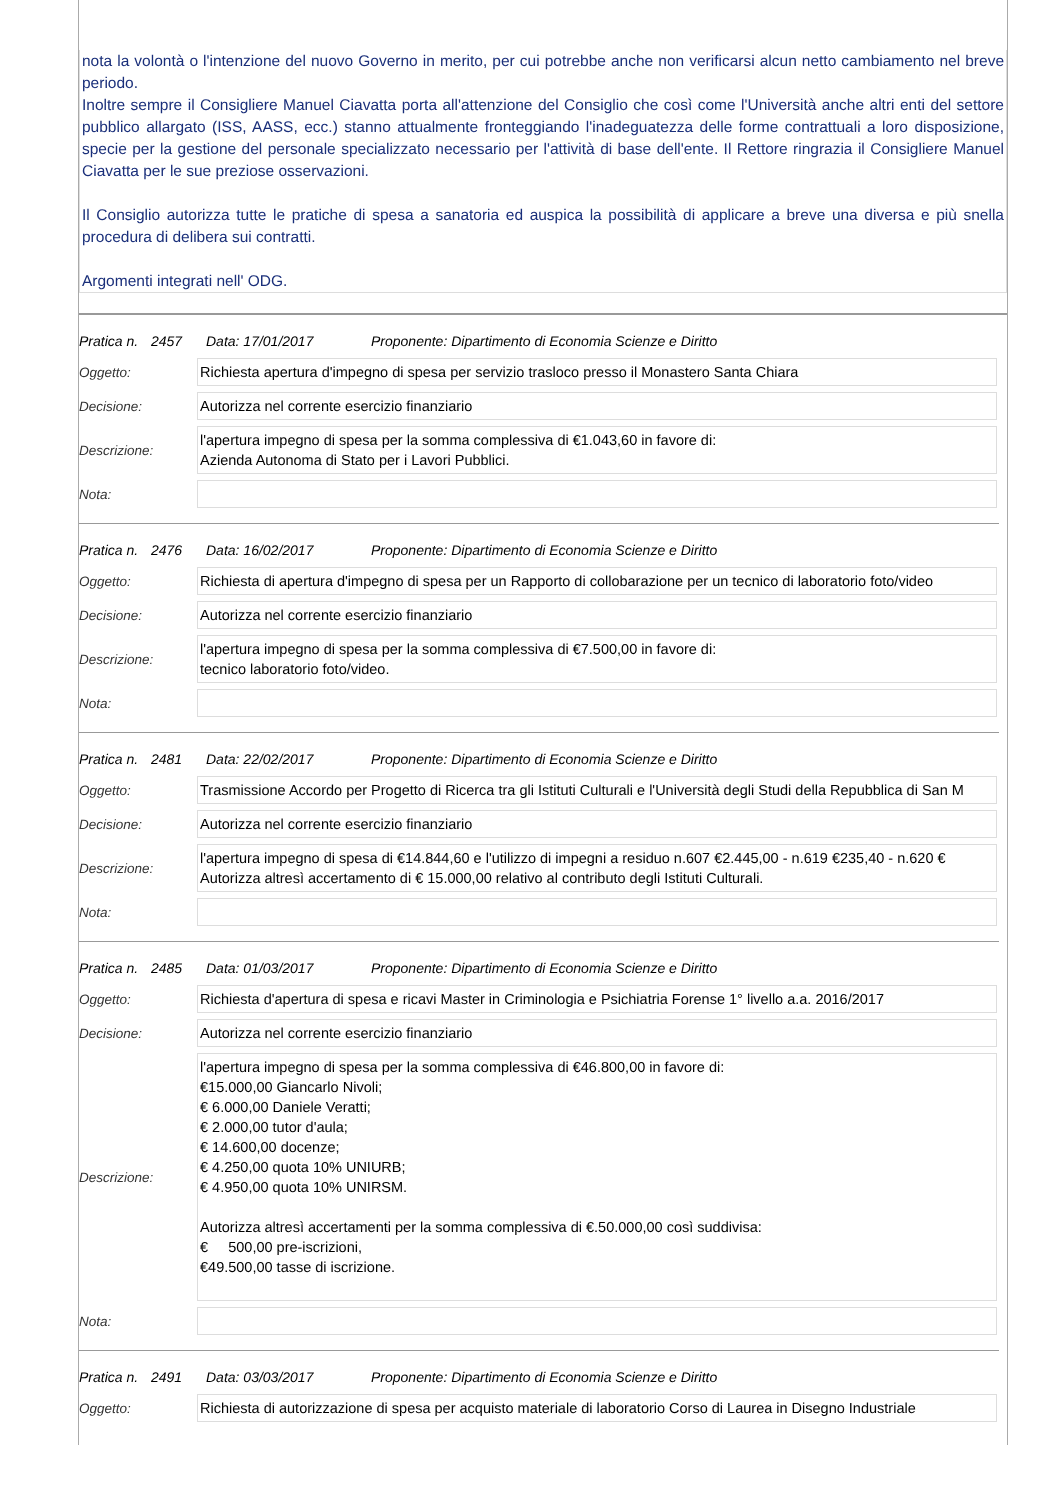nota la volontà o l'intenzione del nuovo Governo in merito, per cui potrebbe anche non verificarsi alcun netto cambiamento nel breve periodo.
Inoltre sempre il Consigliere Manuel Ciavatta porta all'attenzione del Consiglio che così come l'Università anche altri enti del settore pubblico allargato (ISS, AASS, ecc.) stanno attualmente fronteggiando l'inadeguatezza delle forme contrattuali a loro disposizione, specie per la gestione del personale specializzato necessario per l'attività di base dell'ente. Il Rettore ringrazia il Consigliere Manuel Ciavatta per le sue preziose osservazioni.
Il Consiglio autorizza tutte le pratiche di spesa a sanatoria ed auspica la possibilità di applicare a breve una diversa e più snella procedura di delibera sui contratti.
Argomenti integrati nell' ODG.
Pratica n. 2457 Data: 17/01/2017 Proponente: Dipartimento di Economia Scienze e Diritto
| Oggetto: | Richiesta apertura d'impegno di spesa per servizio trasloco presso il Monastero Santa Chiara |
| Decisione: | Autorizza nel corrente esercizio finanziario |
| Descrizione: | l'apertura impegno di spesa per la somma complessiva di €1.043,60 in favore di: Azienda Autonoma di Stato per i Lavori Pubblici. |
| Nota: | |
Pratica n. 2476 Data: 16/02/2017 Proponente: Dipartimento di Economia Scienze e Diritto
| Oggetto: | Richiesta di apertura d'impegno di spesa per un Rapporto di collobarazione per un tecnico di laboratorio foto/video |
| Decisione: | Autorizza nel corrente esercizio finanziario |
| Descrizione: | l'apertura impegno di spesa per la somma complessiva di €7.500,00 in favore di: tecnico laboratorio foto/video. |
| Nota: | |
Pratica n. 2481 Data: 22/02/2017 Proponente: Dipartimento di Economia Scienze e Diritto
| Oggetto: | Trasmissione Accordo per Progetto di Ricerca tra gli Istituti Culturali e l'Università degli Studi della Repubblica di San M |
| Decisione: | Autorizza nel corrente esercizio finanziario |
| Descrizione: | l'apertura impegno di spesa di €14.844,60 e l'utilizzo di impegni a residuo n.607 €2.445,00 - n.619 €235,40 - n.620 € Autorizza altresì accertamento di € 15.000,00 relativo al contributo degli Istituti Culturali. |
| Nota: | |
Pratica n. 2485 Data: 01/03/2017 Proponente: Dipartimento di Economia Scienze e Diritto
| Oggetto: | Richiesta d'apertura di spesa e ricavi Master in Criminologia e Psichiatria Forense 1° livello a.a. 2016/2017 |
| Decisione: | Autorizza nel corrente esercizio finanziario |
| Descrizione: | l'apertura impegno di spesa per la somma complessiva di €46.800,00 in favore di: €15.000,00 Giancarlo Nivoli; € 6.000,00 Daniele Veratti; € 2.000,00 tutor d'aula; € 14.600,00 docenze; € 4.250,00 quota 10% UNIURB; € 4.950,00 quota 10% UNIRSM. Autorizza altresì accertamenti per la somma complessiva di €.50.000,00 così suddivisa: € 500,00 pre-iscrizioni, €49.500,00 tasse di iscrizione. |
| Nota: | |
Pratica n. 2491 Data: 03/03/2017 Proponente: Dipartimento di Economia Scienze e Diritto
| Oggetto: | Richiesta di autorizzazione di spesa per acquisto materiale di laboratorio Corso di Laurea in Disegno Industriale |